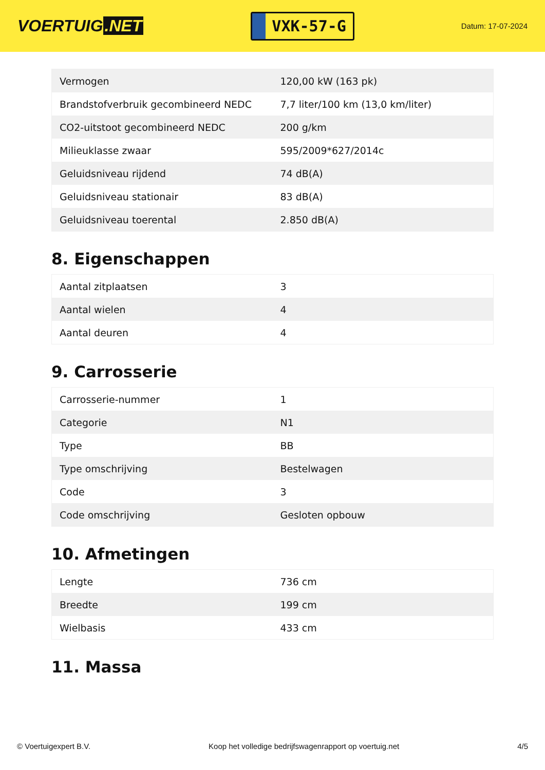VOERTUIG.NET
VXK-57-G
Datum: 17-07-2024
| Vermogen | 120,00 kW (163 pk) |
| Brandstofverbruik gecombineerd NEDC | 7,7 liter/100 km (13,0 km/liter) |
| CO2-uitstoot gecombineerd NEDC | 200 g/km |
| Milieuklasse zwaar | 595/2009*627/2014c |
| Geluidsniveau rijdend | 74 dB(A) |
| Geluidsniveau stationair | 83 dB(A) |
| Geluidsniveau toerental | 2.850 dB(A) |
8. Eigenschappen
| Aantal zitplaatsen | 3 |
| Aantal wielen | 4 |
| Aantal deuren | 4 |
9. Carrosserie
| Carrosserie-nummer | 1 |
| Categorie | N1 |
| Type | BB |
| Type omschrijving | Bestelwagen |
| Code | 3 |
| Code omschrijving | Gesloten opbouw |
10. Afmetingen
| Lengte | 736 cm |
| Breedte | 199 cm |
| Wielbasis | 433 cm |
11. Massa
© Voertuigexpert B.V. Koop het volledige bedrijfswagenrapport op voertuig.net 4/5